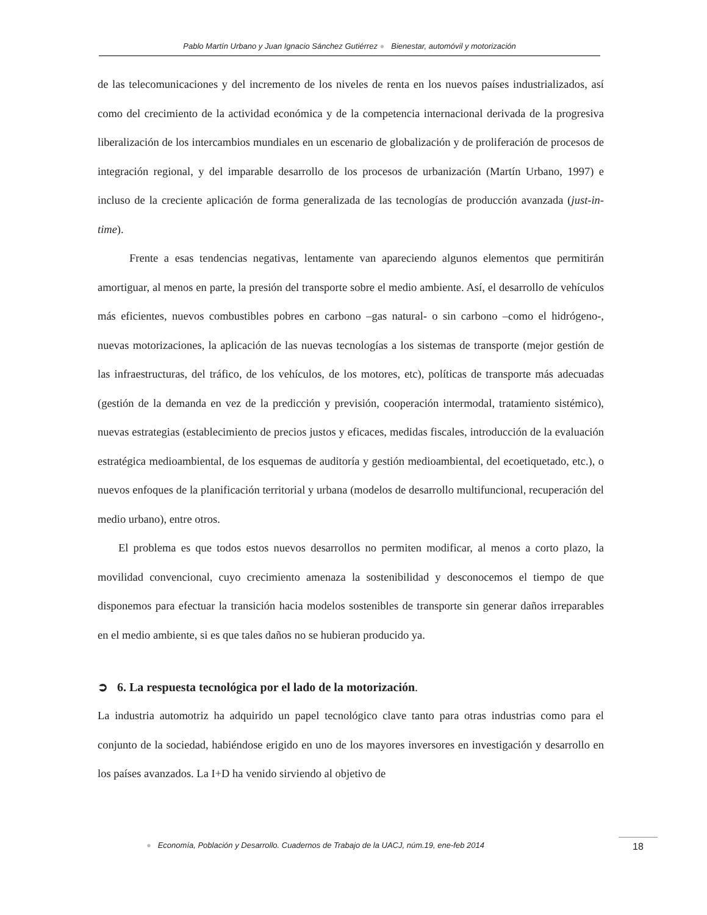Pablo Martín Urbano y Juan Ignacio Sánchez Gutiérrez ● Bienestar, automóvil y motorización
de las telecomunicaciones y del incremento de los niveles de renta en los nuevos países industrializados, así como del crecimiento de la actividad económica y de la competencia internacional derivada de la progresiva liberalización de los intercambios mundiales en un escenario de globalización y de proliferación de procesos de integración regional, y del imparable desarrollo de los procesos de urbanización (Martín Urbano, 1997) e incluso de la creciente aplicación de forma generalizada de las tecnologías de producción avanzada (just-in-time).
Frente a esas tendencias negativas, lentamente van apareciendo algunos elementos que permitirán amortiguar, al menos en parte, la presión del transporte sobre el medio ambiente. Así, el desarrollo de vehículos más eficientes, nuevos combustibles pobres en carbono –gas natural- o sin carbono –como el hidrógeno-, nuevas motorizaciones, la aplicación de las nuevas tecnologías a los sistemas de transporte (mejor gestión de las infraestructuras, del tráfico, de los vehículos, de los motores, etc), políticas de transporte más adecuadas (gestión de la demanda en vez de la predicción y previsión, cooperación intermodal, tratamiento sistémico), nuevas estrategias (establecimiento de precios justos y eficaces, medidas fiscales, introducción de la evaluación estratégica medioambiental, de los esquemas de auditoría y gestión medioambiental, del ecoetiquetado, etc.), o nuevos enfoques de la planificación territorial y urbana (modelos de desarrollo multifuncional, recuperación del medio urbano), entre otros.
El problema es que todos estos nuevos desarrollos no permiten modificar, al menos a corto plazo, la movilidad convencional, cuyo crecimiento amenaza la sostenibilidad y desconocemos el tiempo de que disponemos para efectuar la transición hacia modelos sostenibles de transporte sin generar daños irreparables en el medio ambiente, si es que tales daños no se hubieran producido ya.
➲ 6. La respuesta tecnológica por el lado de la motorización.
La industria automotriz ha adquirido un papel tecnológico clave tanto para otras industrias como para el conjunto de la sociedad, habiéndose erigido en uno de los mayores inversores en investigación y desarrollo en los países avanzados. La I+D ha venido sirviendo al objetivo de
● Economía, Población y Desarrollo. Cuadernos de Trabajo de la UACJ, núm.19, ene-feb 2014
18